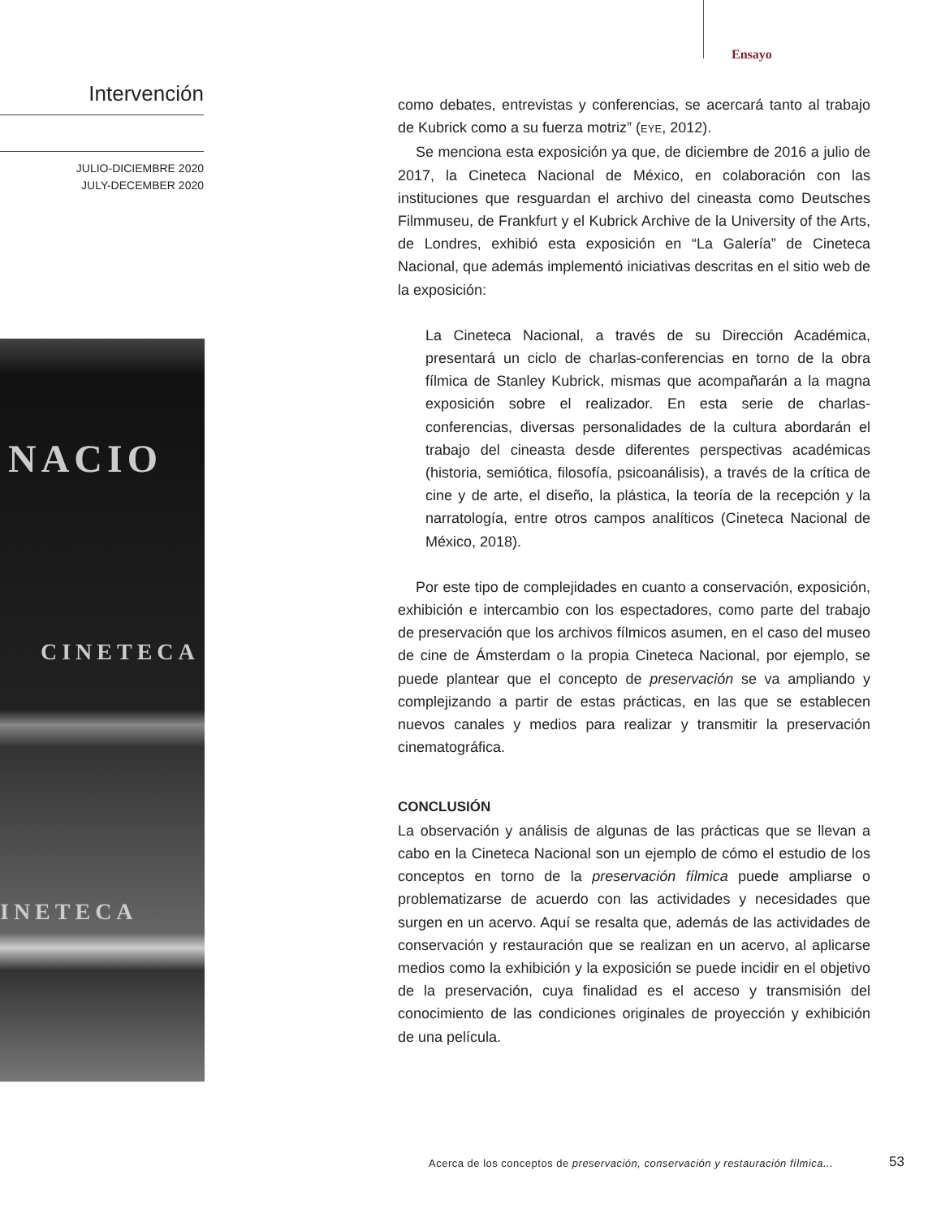Ensayo
Intervención
JULIO-DICIEMBRE 2020
JULY-DECEMBER 2020
NACIO
CINETECA
INETECA
como debates, entrevistas y conferencias, se acercará tanto al trabajo de Kubrick como a su fuerza motriz” (EYE, 2012).
Se menciona esta exposición ya que, de diciembre de 2016 a julio de 2017, la Cineteca Nacional de México, en colaboración con las instituciones que resguardan el archivo del cineasta como Deutsches Filmmuseu, de Frankfurt y el Kubrick Archive de la University of the Arts, de Londres, exhibió esta exposición en “La Galería” de Cineteca Nacional, que además implementó iniciativas descritas en el sitio web de la exposición:
La Cineteca Nacional, a través de su Dirección Académica, presentará un ciclo de charlas-conferencias en torno de la obra fílmica de Stanley Kubrick, mismas que acompañarán a la magna exposición sobre el realizador. En esta serie de charlas-conferencias, diversas personalidades de la cultura abordarán el trabajo del cineasta desde diferentes perspectivas académicas (historia, semiótica, filosofía, psicoanálisis), a través de la crítica de cine y de arte, el diseño, la plástica, la teoría de la recepción y la narratología, entre otros campos analíticos (Cineteca Nacional de México, 2018).
Por este tipo de complejidades en cuanto a conservación, exposición, exhibición e intercambio con los espectadores, como parte del trabajo de preservación que los archivos fílmicos asumen, en el caso del museo de cine de Ámsterdam o la propia Cineteca Nacional, por ejemplo, se puede plantear que el concepto de preservación se va ampliando y complejizando a partir de estas prácticas, en las que se establecen nuevos canales y medios para realizar y transmitir la preservación cinematográfica.
CONCLUSIÓN
La observación y análisis de algunas de las prácticas que se llevan a cabo en la Cineteca Nacional son un ejemplo de cómo el estudio de los conceptos en torno de la preservación fílmica puede ampliarse o problematizarse de acuerdo con las actividades y necesidades que surgen en un acervo. Aquí se resalta que, además de las actividades de conservación y restauración que se realizan en un acervo, al aplicarse medios como la exhibición y la exposición se puede incidir en el objetivo de la preservación, cuya finalidad es el acceso y transmisión del conocimiento de las condiciones originales de proyección y exhibición de una película.
Acerca de los conceptos de preservación, conservación y restauración fílmica...
53